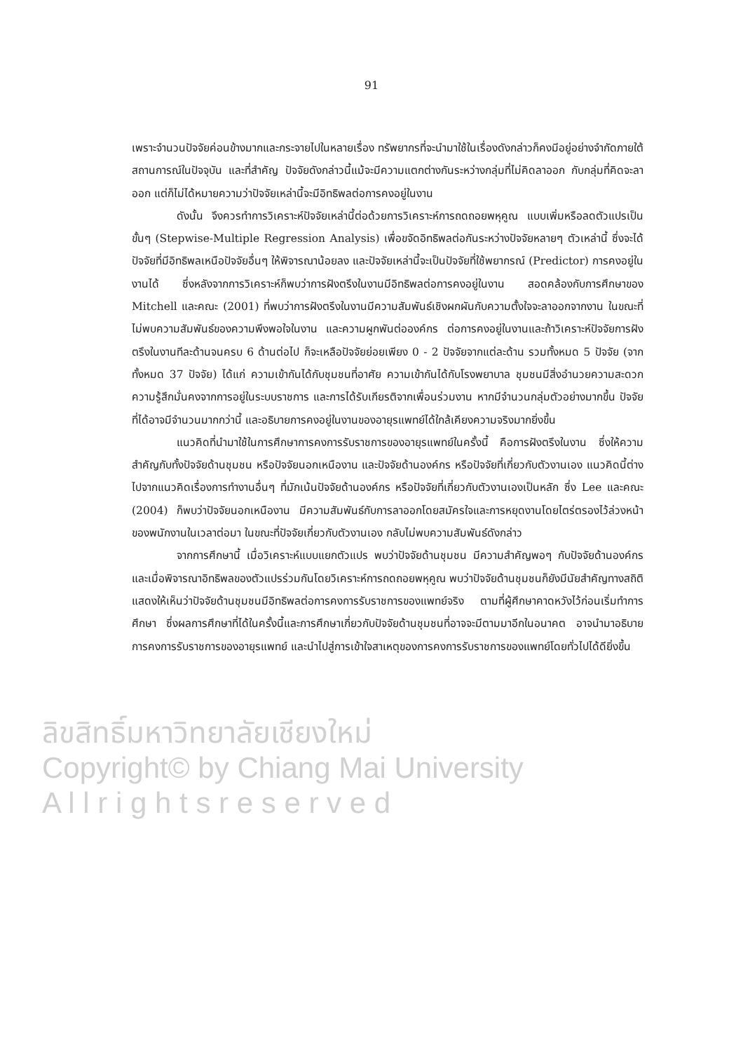91
ลิขสิทธิ์มหาวิทยาลัยเชียงใหม่
Copyright© by Chiang Mai University
A l l r i g h t s r e s e r v e d
เพราะจำนวนปัจจัยค่อนข้างมากและกระจายไปในหลายเรื่อง ทรัพยากรที่จะนำมาใช้ในเรื่องดังกล่าวก็คงมีอยู่อย่างจำกัดภายใต้สถานการณ์ในปัจจุบัน และที่สำคัญ ปัจจัยดังกล่าวนี้แม้จะมีความแตกต่างกันระหว่างกลุ่มที่ไม่คิดลาออก กับกลุ่มที่คิดจะลาออก แต่ก็ไม่ได้หมายความว่าปัจจัยเหล่านี้จะมีอิทธิพลต่อการคงอยู่ในงาน
ดังนั้น จึงควรทำการวิเคราะห์ปัจจัยเหล่านี้ต่อด้วยการวิเคราะห์การถดถอยพหุคูณ แบบเพิ่มหรือลดตัวแปรเป็นขั้นๆ (Stepwise-Multiple Regression Analysis) เพื่อขจัดอิทธิพลต่อกันระหว่างปัจจัยหลายๆ ตัวเหล่านี้ ซึ่งจะได้ปัจจัยที่มีอิทธิพลเหนือปัจจัยอื่นๆ ให้พิจารณาน้อยลง และปัจจัยเหล่านี้จะเป็นปัจจัยที่ใช้พยากรณ์ (Predictor) การคงอยู่ในงานได้ ซึ่งหลังจากการวิเคราะห์ก็พบว่าการฝังตรึงในงานมีอิทธิพลต่อการคงอยู่ในงาน สอดคล้องกับการศึกษาของ Mitchell และคณะ (2001) ที่พบว่าการฝังตรึงในงานมีความสัมพันธ์เชิงผกผันกับความตั้งใจจะลาออกจากงาน ในขณะที่ไม่พบความสัมพันธ์ของความพึงพอใจในงาน และความผูกพันต่อองค์กร ต่อการคงอยู่ในงานและถ้าวิเคราะห์ปัจจัยการฝังตรึงในงานทีละด้านจนครบ 6 ด้านต่อไป ก็จะเหลือปัจจัยย่อยเพียง 0 - 2 ปัจจัยจากแต่ละด้าน รวมทั้งหมด 5 ปัจจัย (จากทั้งหมด 37 ปัจจัย) ได้แก่ ความเข้ากันได้กับชุมชนที่อาศัย ความเข้ากันได้กับโรงพยาบาล ชุมชนมีสิ่งอำนวยความสะดวก ความรู้สึกมั่นคงจากการอยู่ในระบบราชการ และการได้รับเกียรติจากเพื่อนร่วมงาน หากมีจำนวนกลุ่มตัวอย่างมากขึ้น ปัจจัยที่ได้อาจมีจำนวนมากกว่านี้ และอธิบายการคงอยู่ในงานของอายุรแพทย์ได้ใกล้เคียงความจริงมากยิ่งขึ้น
แนวคิดที่นำมาใช้ในการศึกษาการคงการรับราชการของอายุรแพทย์ในครั้งนี้ คือการฝังตรึงในงาน ซึ่งให้ความสำคัญกับทั้งปัจจัยด้านชุมชน หรือปัจจัยนอกเหนืองาน และปัจจัยด้านองค์กร หรือปัจจัยที่เกี่ยวกับตัวงานเอง แนวคิดนี้ต่างไปจากแนวคิดเรื่องการทำงานอื่นๆ ที่มักเน้นปัจจัยด้านองค์กร หรือปัจจัยที่เกี่ยวกับตัวงานเองเป็นหลัก ซึ่ง Lee และคณะ (2004) ก็พบว่าปัจจัยนอกเหนืองาน มีความสัมพันธ์กับการลาออกโดยสมัครใจและการหยุดงานโดยไตร่ตรองไว้ล่วงหน้าของพนักงานในเวลาต่อมา ในขณะที่ปัจจัยเกี่ยวกับตัวงานเอง กลับไม่พบความสัมพันธ์ดังกล่าว
จากการศึกษานี้ เมื่อวิเคราะห์แบบแยกตัวแปร พบว่าปัจจัยด้านชุมชน มีความสำคัญพอๆ กับปัจจัยด้านองค์กร และเมื่อพิจารณาอิทธิพลของตัวแปรร่วมกันโดยวิเคราะห์การถดถอยพหุคูณ พบว่าปัจจัยด้านชุมชนก็ยังมีนัยสำคัญทางสถิติ แสดงให้เห็นว่าปัจจัยด้านชุมชนมีอิทธิพลต่อการคงการรับราชการของแพทย์จริง ตามที่ผู้ศึกษาคาดหวังไว้ก่อนเริ่มทำการศึกษา ซึ่งผลการศึกษาที่ได้ในครั้งนี้และการศึกษาเกี่ยวกับปัจจัยด้านชุมชนที่อาจจะมีตามมาอีกในอนาคต อาจนำมาอธิบายการคงการรับราชการของอายุรแพทย์ และนำไปสู่การเข้าใจสาเหตุของการคงการรับราชการของแพทย์โดยทั่วไปได้ดียิ่งขึ้น